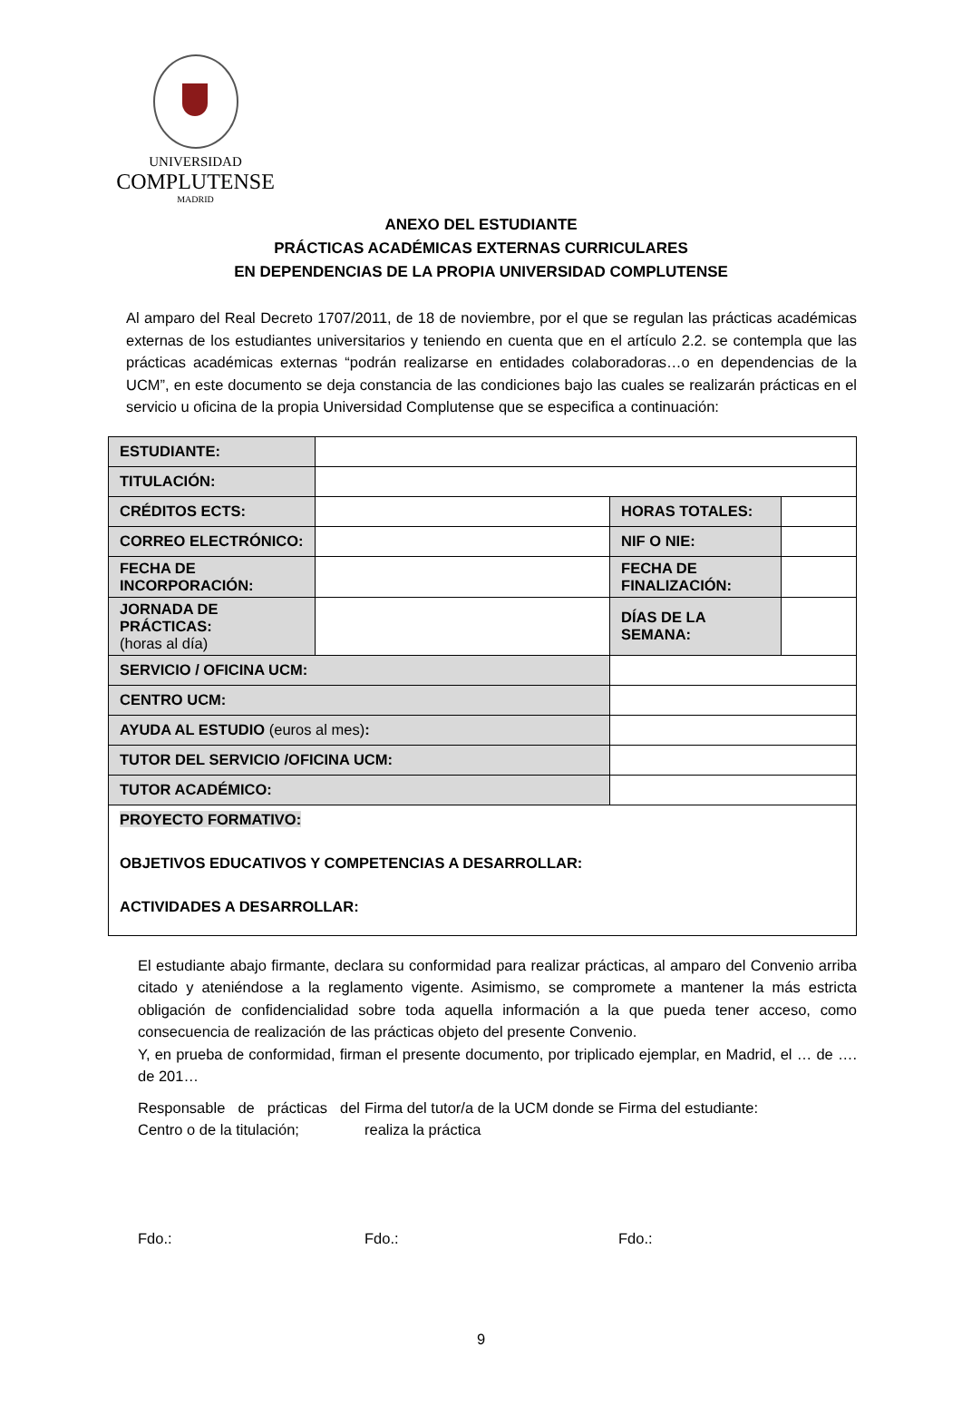UNIVERSIDAD
COMPLUTENSE
MADRID
ANEXO DEL ESTUDIANTE
PRÁCTICAS ACADÉMICAS EXTERNAS CURRICULARES
EN DEPENDENCIAS DE LA PROPIA UNIVERSIDAD COMPLUTENSE
Al amparo del Real Decreto 1707/2011, de 18 de noviembre, por el que se regulan las prácticas académicas externas de los estudiantes universitarios y teniendo en cuenta que en el artículo 2.2. se contempla que las prácticas académicas externas “podrán realizarse en entidades colaboradoras…o en dependencias de la UCM”, en este documento se deja constancia de las condiciones bajo las cuales se realizarán prácticas en el servicio u oficina de la propia Universidad Complutense que se especifica a continuación:
| ESTUDIANTE: | | | | |
| TITULACIÓN: | | | | |
| CRÉDITOS ECTS: | | | HORAS TOTALES: | |
| CORREO ELECTRÓNICO: | | | NIF O NIE: | |
| FECHA DE INCORPORACIÓN: | | | FECHA DE FINALIZACIÓN: | |
| JORNADA DE PRÁCTICAS: (horas al día) | | | DÍAS DE LA SEMANA: | |
| SERVICIO / OFICINA UCM: | | | | |
| CENTRO UCM: | | | | |
| AYUDA AL ESTUDIO (euros al mes) : | | | | |
| TUTOR DEL SERVICIO /OFICINA UCM: | | | | |
| TUTOR ACADÉMICO: | | | | |
| PROYECTO FORMATIVO: OBJETIVOS EDUCATIVOS Y COMPETENCIAS A DESARROLLAR: ACTIVIDADES A DESARROLLAR: | | | | |
El estudiante abajo firmante, declara su conformidad para realizar prácticas, al amparo del Convenio arriba citado y ateniéndose a la reglamento vigente. Asimismo, se compromete a mantener la más estricta obligación de confidencialidad sobre toda aquella información a la que pueda tener acceso, como consecuencia de realización de las prácticas objeto del presente Convenio.
Y, en prueba de conformidad, firman el presente documento, por triplicado ejemplar, en Madrid, el … de …. de 201…
Responsable de prácticas del Centro o de la titulación;
Fdo.:
Firma del tutor/a de la UCM donde se realiza la práctica
Fdo.:
Firma del estudiante:
Fdo.:
9